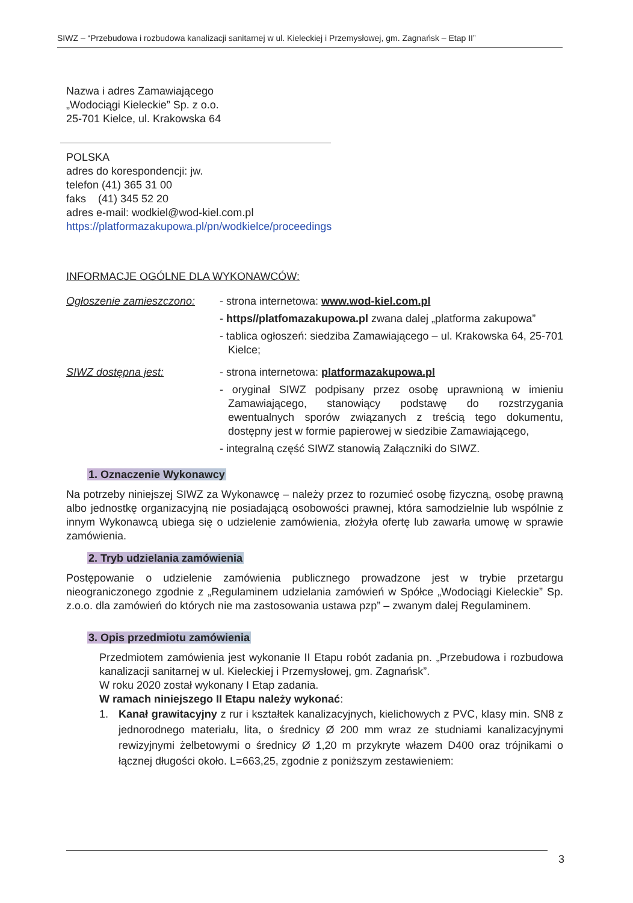SIWZ – “Przebudowa i rozbudowa kanalizacji sanitarnej w ul. Kieleckiej i Przemysłowej, gm. Zagnańsk – Etap II”
Nazwa i adres Zamawiającego
„Wodociągi Kieleckie” Sp. z o.o.
25-701 Kielce, ul. Krakowska 64
POLSKA
adres do korespondencji: jw.
telefon (41) 365 31 00
faks (41) 345 52 20
adres e-mail: wodkiel@wod-kiel.com.pl
https://platformazakupowa.pl/pn/wodkielce/proceedings
INFORMACJE OGÓLNE DLA WYKONAWCÓW:
Ogłoszenie zamieszczono:
- strona internetowa: www.wod-kiel.com.pl
- https//platfomazakupowa.pl zwana dalej „platforma zakupowa”
- tablica ogłoszeń: siedziba Zamawiającego – ul. Krakowska 64, 25-701 Kielce;
SIWZ dostępna jest: - strona internetowa: platformazakupowa.pl
- oryginał SIWZ podpisany przez osobę uprawnioną w imieniu Zamawiającego, stanowiący podstawę do rozstrzygania ewentualnych sporów związanych z treścią tego dokumentu, dostępny jest w formie papierowej w siedzibie Zamawiającego,
- integralną część SIWZ stanowią Załączniki do SIWZ.
1. Oznaczenie Wykonawcy
Na potrzeby niniejszej SIWZ za Wykonawcę – należy przez to rozumieć osobę fizyczną, osobę prawną albo jednostkę organizacyjną nie posiadającą osobowości prawnej, która samodzielnie lub wspólnie z innym Wykonawcą ubiega się o udzielenie zamówienia, złożyła ofertę lub zawarła umowę w sprawie zamówienia.
2. Tryb udzielania zamówienia
Postępowanie o udzielenie zamówienia publicznego prowadzone jest w trybie przetargu nieograniczonego zgodnie z „Regulaminem udzielania zamówień w Spółce „Wodociągi Kieleckie” Sp. z.o.o. dla zamówień do których nie ma zastosowania ustawa pzp” – zwanym dalej Regulaminem.
3. Opis przedmiotu zamówienia
Przedmiotem zamówienia jest wykonanie II Etapu robót zadania pn. „Przebudowa i rozbudowa kanalizacji sanitarnej w ul. Kieleckiej i Przemysłowej, gm. Zagnańsk”.
W roku 2020 został wykonany I Etap zadania.
W ramach niniejszego II Etapu należy wykonać:
1. Kanał grawitacyjny z rur i kształtek kanalizacyjnych, kielichowych z PVC, klasy min. SN8 z jednorodnego materiału, lita, o średnicy Ø 200 mm wraz ze studniami kanalizacyjnymi rewizyjnymi żelbetowymi o średnicy Ø 1,20 m przykryte włazem D400 oraz trójnikami o łącznej długości około. L=663,25, zgodnie z poniższym zestawieniem:
3